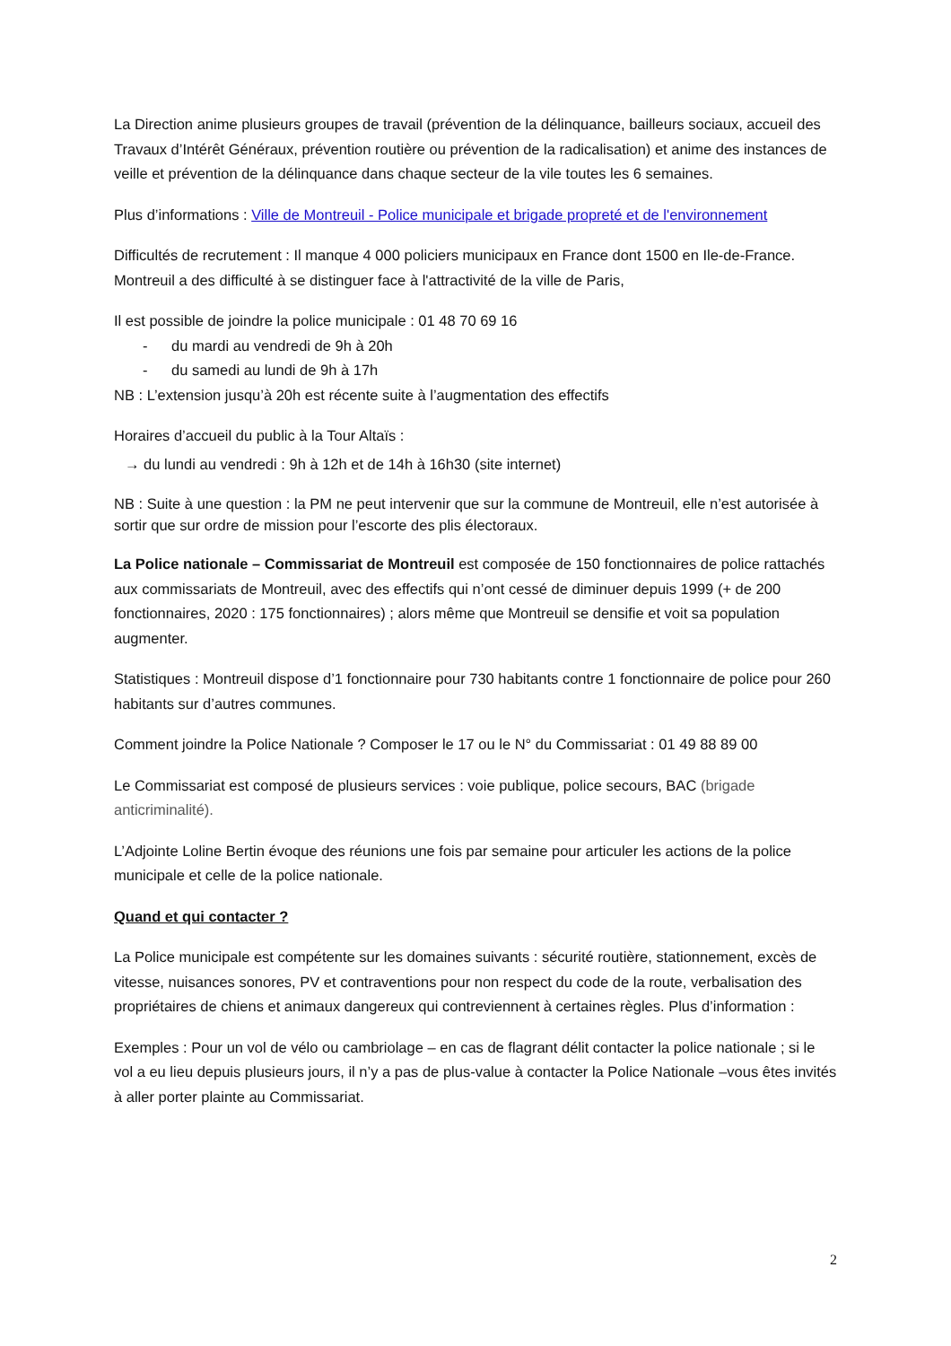La Direction anime plusieurs groupes de travail (prévention de la délinquance, bailleurs sociaux, accueil des Travaux d’Intérêt Généraux, prévention routière ou prévention de la radicalisation) et anime des instances de veille et prévention de la délinquance dans chaque secteur de la vile toutes les 6 semaines.
Plus d’informations : Ville de Montreuil - Police municipale et brigade propreté et de l'environnement
Difficultés de recrutement : Il manque 4 000 policiers municipaux en France dont 1500 en Ile-de-France. Montreuil a des difficulté à se distinguer face à l'attractivité de la ville de Paris,
Il est possible de joindre la police municipale : 01 48 70 69 16
- du mardi au vendredi de 9h à 20h
- du samedi au lundi de 9h à 17h
NB : L’extension jusqu’à 20h est récente suite à l’augmentation des effectifs
Horaires d’accueil du public à la Tour Altaïs :
→ du lundi au vendredi : 9h à 12h et de 14h à 16h30 (site internet)
NB : Suite à une question : la PM ne peut intervenir que sur la commune de Montreuil, elle n’est autorisée à sortir que sur ordre de mission pour l’escorte des plis électoraux.
La Police nationale – Commissariat de Montreuil est composée de 150 fonctionnaires de police rattachés aux commissariats de Montreuil, avec des effectifs qui n’ont cessé de diminuer depuis 1999 (+ de 200 fonctionnaires, 2020 : 175 fonctionnaires) ; alors même que Montreuil se densifie et voit sa population augmenter.
Statistiques : Montreuil dispose d’1 fonctionnaire pour 730 habitants contre 1 fonctionnaire de police pour 260 habitants sur d’autres communes.
Comment joindre la Police Nationale ? Composer le 17 ou le N° du Commissariat : 01 49 88 89 00
Le Commissariat est composé de plusieurs services : voie publique, police secours, BAC (brigade anticriminalité).
L’Adjointe Loline Bertin évoque des réunions une fois par semaine pour articuler les actions de la police municipale et celle de la police nationale.
Quand et qui contacter ?
La Police municipale est compétente sur les domaines suivants : sécurité routière, stationnement, excès de vitesse, nuisances sonores, PV et contraventions pour non respect du code de la route, verbalisation des propriétaires de chiens et animaux dangereux qui contreviennent à certaines règles. Plus d’information :
Exemples : Pour un vol de vélo ou cambriolage – en cas de flagrant délit contacter la police nationale ; si le vol a eu lieu depuis plusieurs jours, il n’y a pas de plus-value à contacter la Police Nationale –vous êtes invités à aller porter plainte au Commissariat.
2